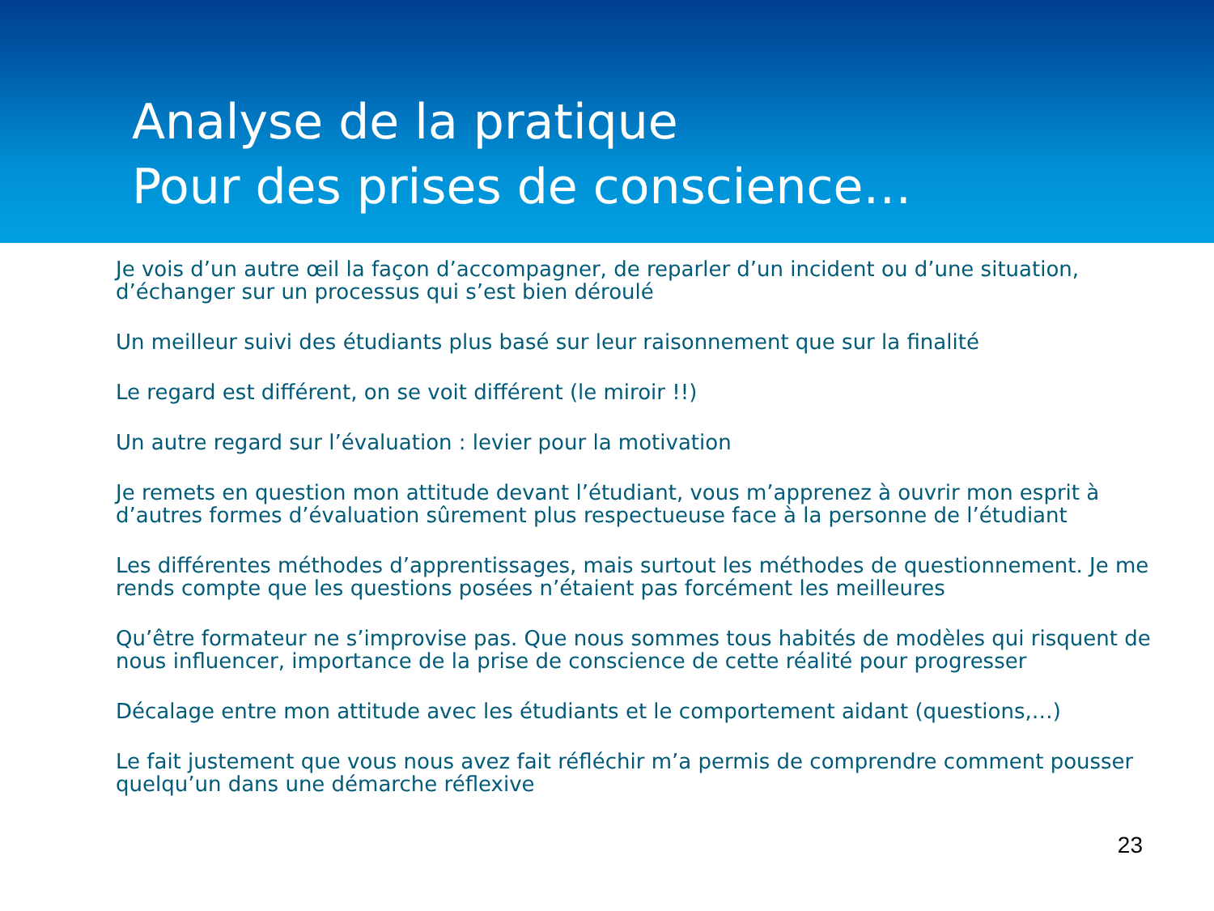Analyse de la pratique
Pour des prises de conscience…
Je vois d’un autre œil la façon d’accompagner, de reparler d’un incident ou d’une situation, d’échanger sur un processus qui s’est bien déroulé
Un meilleur suivi des étudiants plus basé sur leur raisonnement que sur la finalité
Le regard est différent, on se voit différent (le miroir !!)
Un autre regard sur l’évaluation : levier pour la motivation
Je remets en question mon attitude devant l’étudiant, vous m’apprenez à ouvrir mon esprit à d’autres formes d’évaluation sûrement plus respectueuse face à la personne de l’étudiant
Les différentes méthodes d’apprentissages, mais surtout les méthodes de questionnement. Je me rends compte que les questions posées n’étaient pas forcément les meilleures
Qu’être formateur ne s’improvise pas. Que nous sommes tous habités de modèles qui risquent de nous influencer, importance de la prise de conscience de cette réalité pour progresser
Décalage entre mon attitude avec les étudiants et le comportement aidant (questions,…)
Le fait justement que vous nous avez fait réfléchir m’a permis de comprendre comment pousser quelqu’un dans une démarche réflexive
23